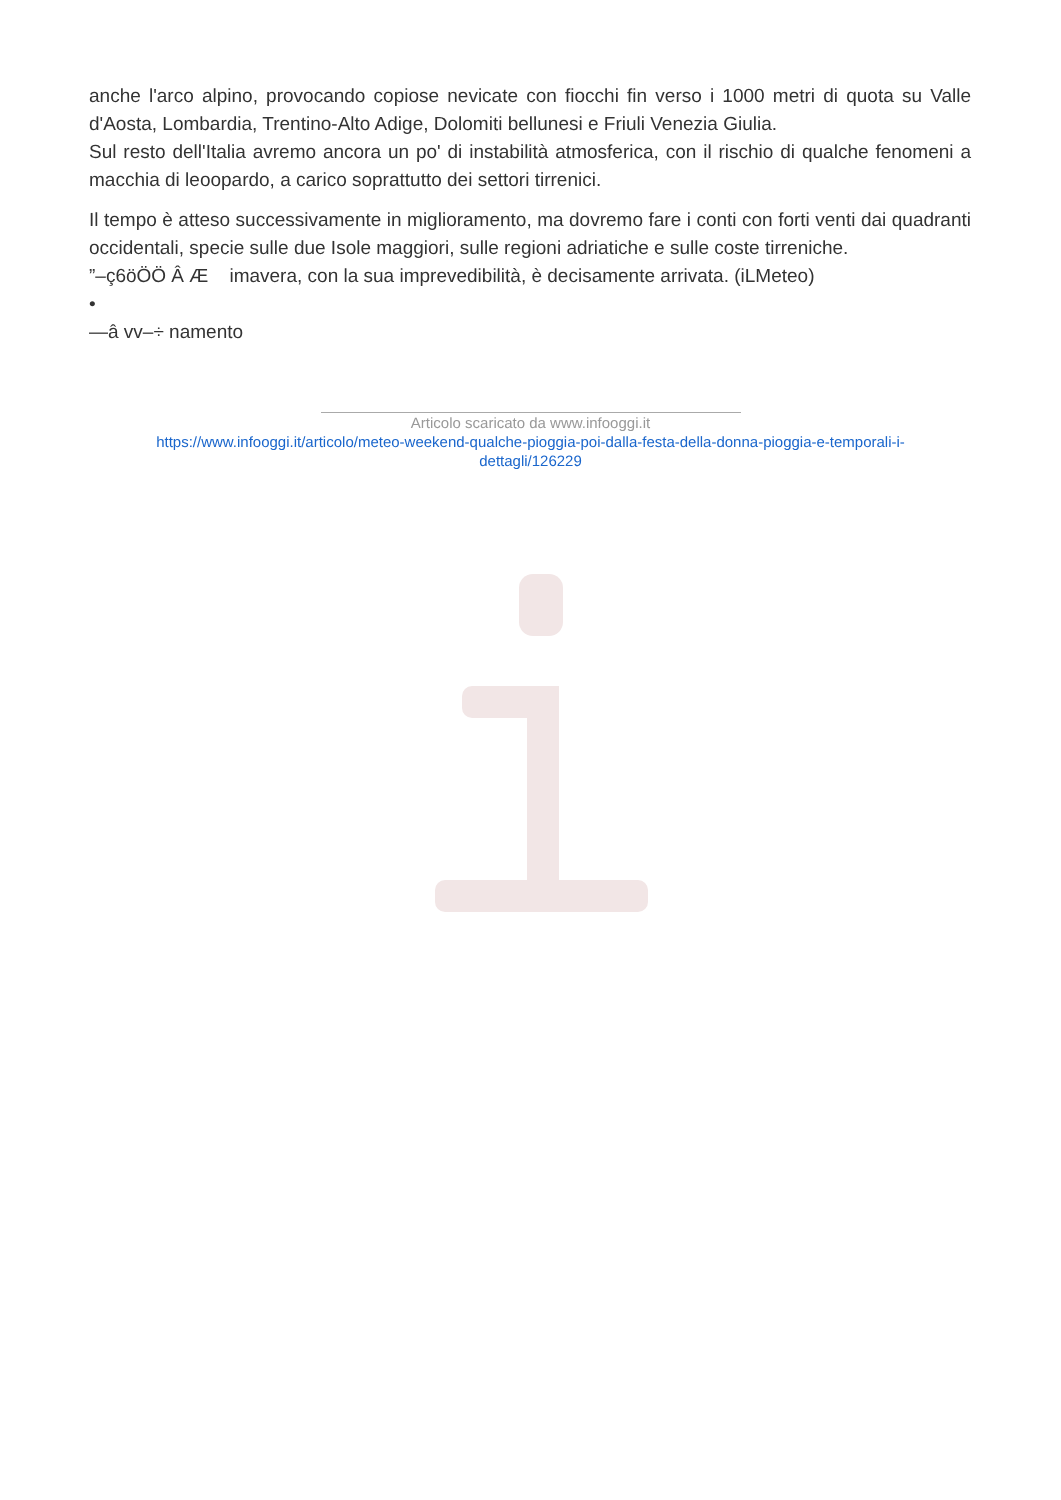anche l'arco alpino, provocando copiose nevicate con fiocchi fin verso i 1000 metri di quota su Valle d'Aosta, Lombardia, Trentino-Alto Adige, Dolomiti bellunesi e Friuli Venezia Giulia.
Sul resto dell'Italia avremo ancora un po' di instabilità atmosferica, con il rischio di qualche fenomeni a macchia di leoopardo, a carico soprattutto dei settori tirrenici.
Il tempo è atteso successivamente in miglioramento, ma dovremo fare i conti con forti venti dai quadranti occidentali, specie sulle due Isole maggiori, sulle regioni adriatiche e sulle coste tirreniche.
”–ç6öÖÖ Â Æ imavera, con la sua imprevedibilità, è decisamente arrivata. (iLMeteo)
•
—â vv–÷ namento
Articolo scaricato da www.infooggi.it
https://www.infooggi.it/articolo/meteo-weekend-qualche-pioggia-poi-dalla-festa-della-donna-pioggia-e-temporali-i-dettagli/126229